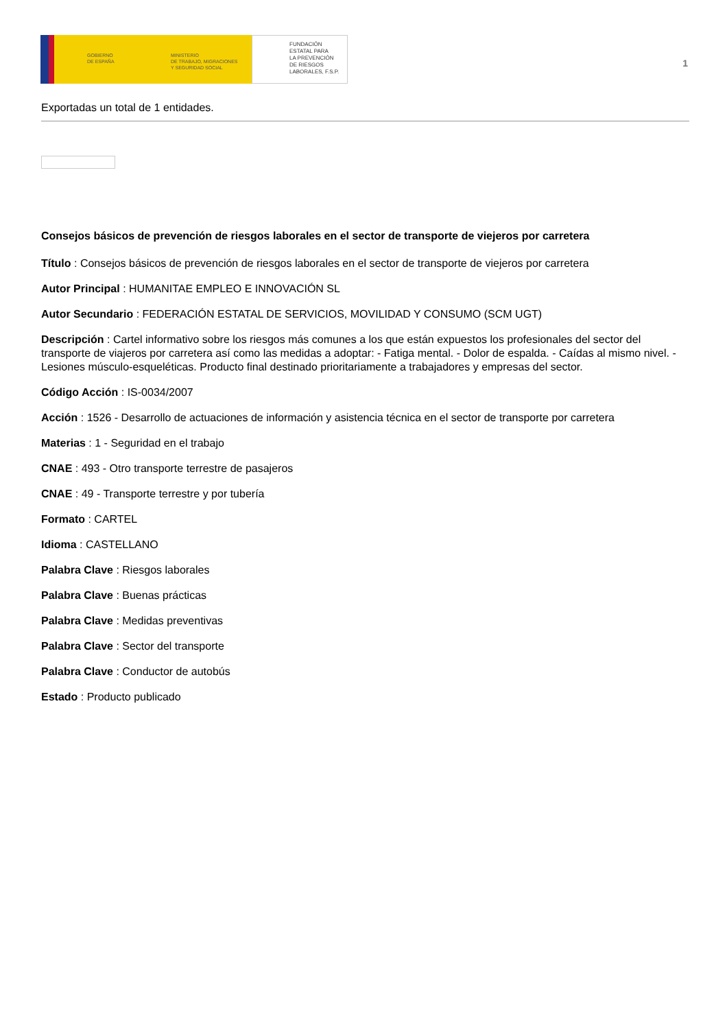GOBIERNO
DE ESPAÑA
MINISTERIO
DE TRABAJO, MIGRACIONES
Y SEGURIDAD SOCIAL
FUNDACIÓN
ESTATAL PARA
LA PREVENCIÓN
DE RIESGOS
LABORALES, F.S.P.
1
Exportadas un total de 1 entidades.
Consejos básicos de prevención de riesgos laborales en el sector de transporte de viejeros por carretera
Título : Consejos básicos de prevención de riesgos laborales en el sector de transporte de viejeros por carretera
Autor Principal : HUMANITAE EMPLEO E INNOVACIÓN SL
Autor Secundario : FEDERACIÓN ESTATAL DE SERVICIOS, MOVILIDAD Y CONSUMO (SCM UGT)
Descripción : Cartel informativo sobre los riesgos más comunes a los que están expuestos los profesionales del sector del transporte de viajeros por carretera así como las medidas a adoptar: - Fatiga mental. - Dolor de espalda. - Caídas al mismo nivel. - Lesiones músculo-esqueléticas. Producto final destinado prioritariamente a trabajadores y empresas del sector.
Código Acción : IS-0034/2007
Acción : 1526 - Desarrollo de actuaciones de información y asistencia técnica en el sector de transporte por carretera
Materias : 1 - Seguridad en el trabajo
CNAE : 493 - Otro transporte terrestre de pasajeros
CNAE : 49 - Transporte terrestre y por tubería
Formato : CARTEL
Idioma : CASTELLANO
Palabra Clave : Riesgos laborales
Palabra Clave : Buenas prácticas
Palabra Clave : Medidas preventivas
Palabra Clave : Sector del transporte
Palabra Clave : Conductor de autobús
Estado : Producto publicado